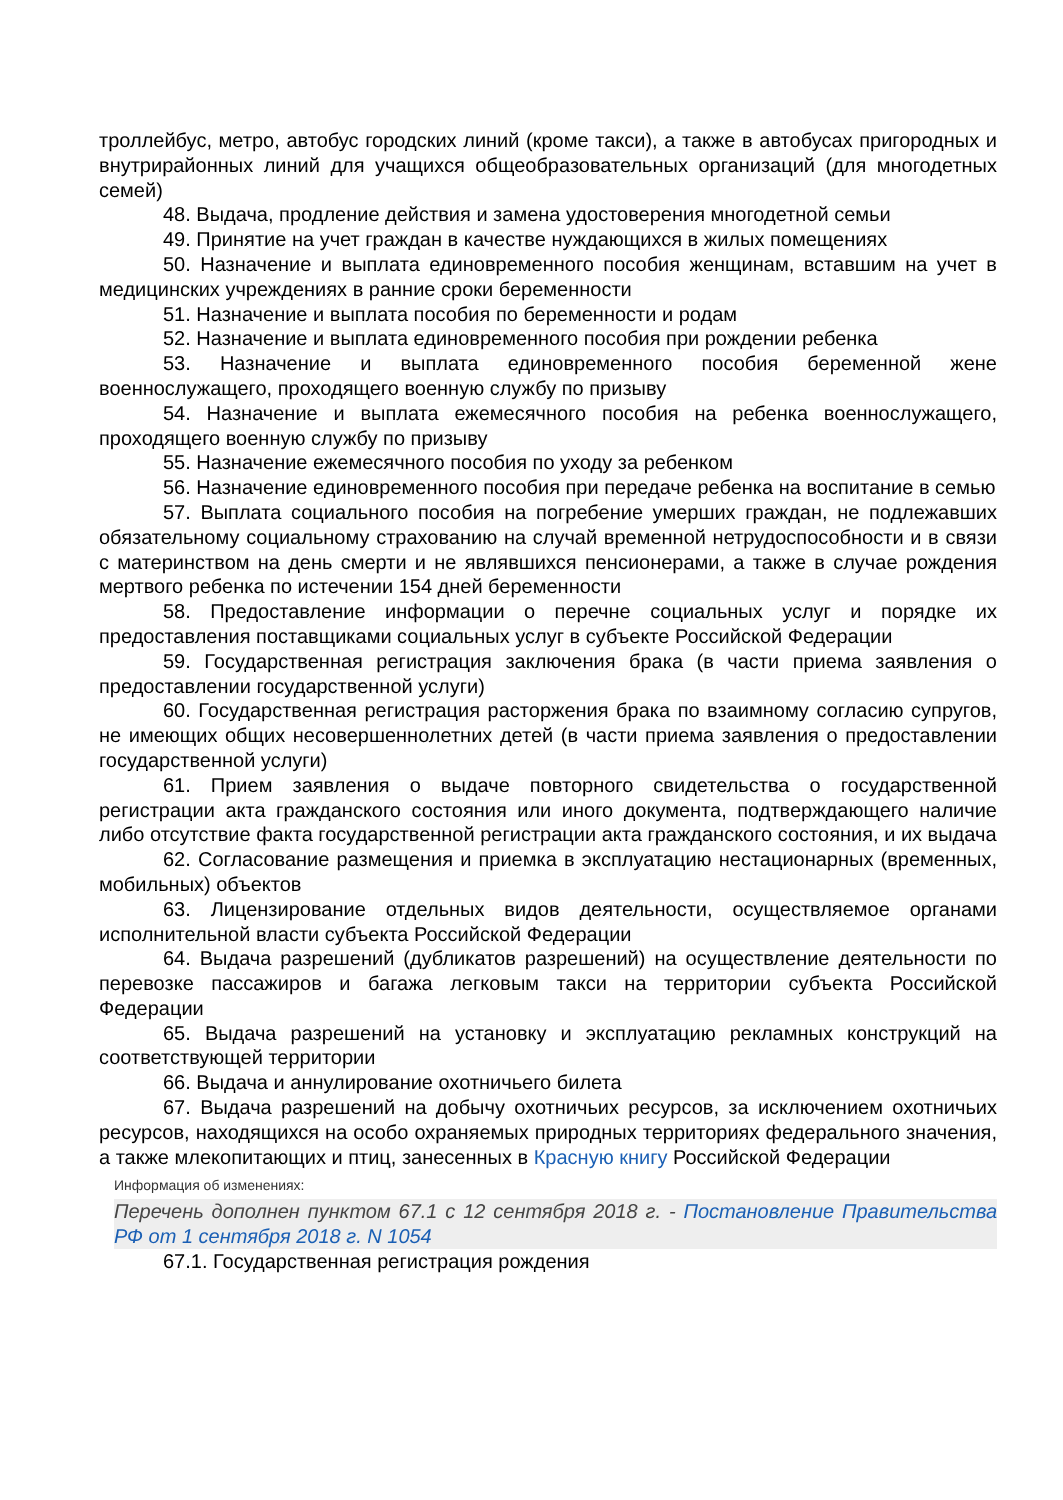троллейбус, метро, автобус городских линий (кроме такси), а также в автобусах пригородных и внутрирайонных линий для учащихся общеобразовательных организаций (для многодетных семей)
48. Выдача, продление действия и замена удостоверения многодетной семьи
49. Принятие на учет граждан в качестве нуждающихся в жилых помещениях
50. Назначение и выплата единовременного пособия женщинам, вставшим на учет в медицинских учреждениях в ранние сроки беременности
51. Назначение и выплата пособия по беременности и родам
52. Назначение и выплата единовременного пособия при рождении ребенка
53. Назначение и выплата единовременного пособия беременной жене военнослужащего, проходящего военную службу по призыву
54. Назначение и выплата ежемесячного пособия на ребенка военнослужащего, проходящего военную службу по призыву
55. Назначение ежемесячного пособия по уходу за ребенком
56. Назначение единовременного пособия при передаче ребенка на воспитание в семью
57. Выплата социального пособия на погребение умерших граждан, не подлежавших обязательному социальному страхованию на случай временной нетрудоспособности и в связи с материнством на день смерти и не являвшихся пенсионерами, а также в случае рождения мертвого ребенка по истечении 154 дней беременности
58. Предоставление информации о перечне социальных услуг и порядке их предоставления поставщиками социальных услуг в субъекте Российской Федерации
59. Государственная регистрация заключения брака (в части приема заявления о предоставлении государственной услуги)
60. Государственная регистрация расторжения брака по взаимному согласию супругов, не имеющих общих несовершеннолетних детей (в части приема заявления о предоставлении государственной услуги)
61. Прием заявления о выдаче повторного свидетельства о государственной регистрации акта гражданского состояния или иного документа, подтверждающего наличие либо отсутствие факта государственной регистрации акта гражданского состояния, и их выдача
62. Согласование размещения и приемка в эксплуатацию нестационарных (временных, мобильных) объектов
63. Лицензирование отдельных видов деятельности, осуществляемое органами исполнительной власти субъекта Российской Федерации
64. Выдача разрешений (дубликатов разрешений) на осуществление деятельности по перевозке пассажиров и багажа легковым такси на территории субъекта Российской Федерации
65. Выдача разрешений на установку и эксплуатацию рекламных конструкций на соответствующей территории
66. Выдача и аннулирование охотничьего билета
67. Выдача разрешений на добычу охотничьих ресурсов, за исключением охотничьих ресурсов, находящихся на особо охраняемых природных территориях федерального значения, а также млекопитающих и птиц, занесенных в Красную книгу Российской Федерации
Информация об изменениях:
Перечень дополнен пунктом 67.1 с 12 сентября 2018 г. - Постановление Правительства РФ от 1 сентября 2018 г. N 1054
67.1. Государственная регистрация рождения